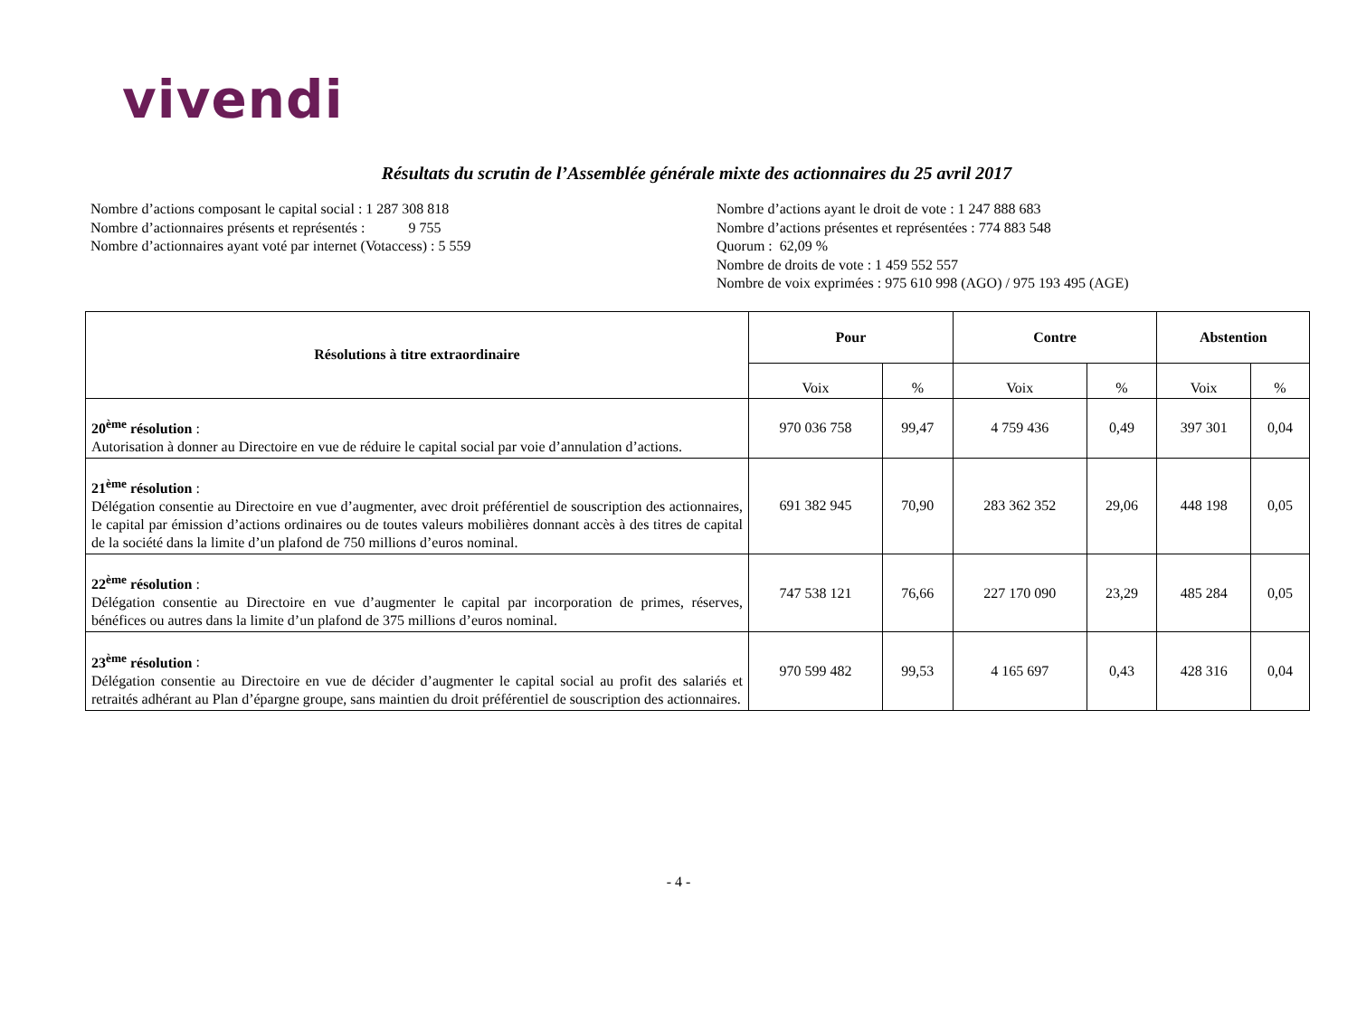vivendi
Résultats du scrutin de l’Assemblée générale mixte des actionnaires du 25 avril 2017
Nombre d’actions composant le capital social : 1 287 308 818
Nombre d’actionnaires présents et représentés : 9 755
Nombre d’actionnaires ayant voté par internet (Votaccess) : 5 559
Nombre d’actions ayant le droit de vote : 1 247 888 683
Nombre d’actions présentes et représentées : 774 883 548
Quorum : 62,09 %
Nombre de droits de vote : 1 459 552 557
Nombre de voix exprimées : 975 610 998 (AGO) / 975 193 495 (AGE)
| Résolutions à titre extraordinaire | Pour | | Contre | | Abstention | |
| --- | --- | --- | --- | --- | --- | --- |
| | Voix | % | Voix | % | Voix | % |
| 20<sup>ème</sup> résolution : Autorisation à donner au Directoire en vue de réduire le capital social par voie d’annulation d’actions. | 970 036 758 | 99,47 | 4 759 436 | 0,49 | 397 301 | 0,04 |
| 21<sup>ème</sup> résolution : Délégation consentie au Directoire en vue d’augmenter, avec droit préférentiel de souscription des actionnaires, le capital par émission d’actions ordinaires ou de toutes valeurs mobilières donnant accès à des titres de capital de la société dans la limite d’un plafond de 750 millions d’euros nominal. | 691 382 945 | 70,90 | 283 362 352 | 29,06 | 448 198 | 0,05 |
| 22<sup>ème</sup> résolution : Délégation consentie au Directoire en vue d’augmenter le capital par incorporation de primes, réserves, bénéfices ou autres dans la limite d’un plafond de 375 millions d’euros nominal. | 747 538 121 | 76,66 | 227 170 090 | 23,29 | 485 284 | 0,05 |
| 23<sup>ème</sup> résolution : Délégation consentie au Directoire en vue de décider d’augmenter le capital social au profit des salariés et retraités adhérant au Plan d’épargne groupe, sans maintien du droit préférentiel de souscription des actionnaires. | 970 599 482 | 99,53 | 4 165 697 | 0,43 | 428 316 | 0,04 |
- 4 -